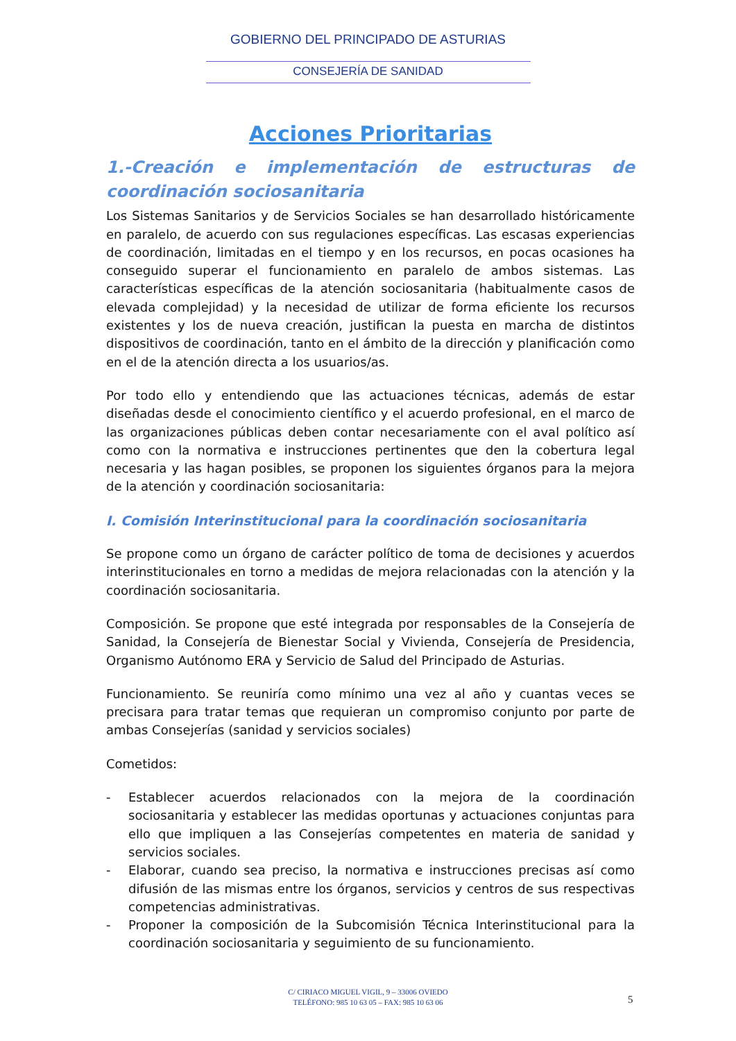GOBIERNO DEL PRINCIPADO DE ASTURIAS
CONSEJERÍA DE SANIDAD
Acciones Prioritarias
1.-Creación e implementación de estructuras de coordinación sociosanitaria
Los Sistemas Sanitarios y de Servicios Sociales se han desarrollado históricamente en paralelo, de acuerdo con sus regulaciones específicas. Las escasas experiencias de coordinación, limitadas en el tiempo y en los recursos, en pocas ocasiones ha conseguido superar el funcionamiento en paralelo de ambos sistemas. Las características específicas de la atención sociosanitaria (habitualmente casos de elevada complejidad) y la necesidad de utilizar de forma eficiente los recursos existentes y los de nueva creación, justifican la puesta en marcha de distintos dispositivos de coordinación, tanto en el ámbito de la dirección y planificación como en el de la atención directa a los usuarios/as.
Por todo ello y entendiendo que las actuaciones técnicas, además de estar diseñadas desde el conocimiento científico y el acuerdo profesional, en el marco de las organizaciones públicas deben contar necesariamente con el aval político así como con la normativa e instrucciones pertinentes que den la cobertura legal necesaria y las hagan posibles, se proponen los siguientes órganos para la mejora de la atención y coordinación sociosanitaria:
I. Comisión Interinstitucional para la coordinación sociosanitaria
Se propone como un órgano de carácter político de toma de decisiones y acuerdos interinstitucionales en torno a medidas de mejora relacionadas con la atención y la coordinación sociosanitaria.
Composición. Se propone que esté integrada por responsables de la Consejería de Sanidad, la Consejería de Bienestar Social y Vivienda, Consejería de Presidencia, Organismo Autónomo ERA y Servicio de Salud del Principado de Asturias.
Funcionamiento. Se reuniría como mínimo una vez al año y cuantas veces se precisara para tratar temas que requieran un compromiso conjunto por parte de ambas Consejerías (sanidad y servicios sociales)
Cometidos:
- Establecer acuerdos relacionados con la mejora de la coordinación sociosanitaria y establecer las medidas oportunas y actuaciones conjuntas para ello que impliquen a las Consejerías competentes en materia de sanidad y servicios sociales.
- Elaborar, cuando sea preciso, la normativa e instrucciones precisas así como difusión de las mismas entre los órganos, servicios y centros de sus respectivas competencias administrativas.
- Proponer la composición de la Subcomisión Técnica Interinstitucional para la coordinación sociosanitaria y seguimiento de su funcionamiento.
C/ CIRIACO MIGUEL VIGIL, 9 – 33006 OVIEDO
TELÉFONO: 985 10 63 05 – FAX: 985 10 63 06
5